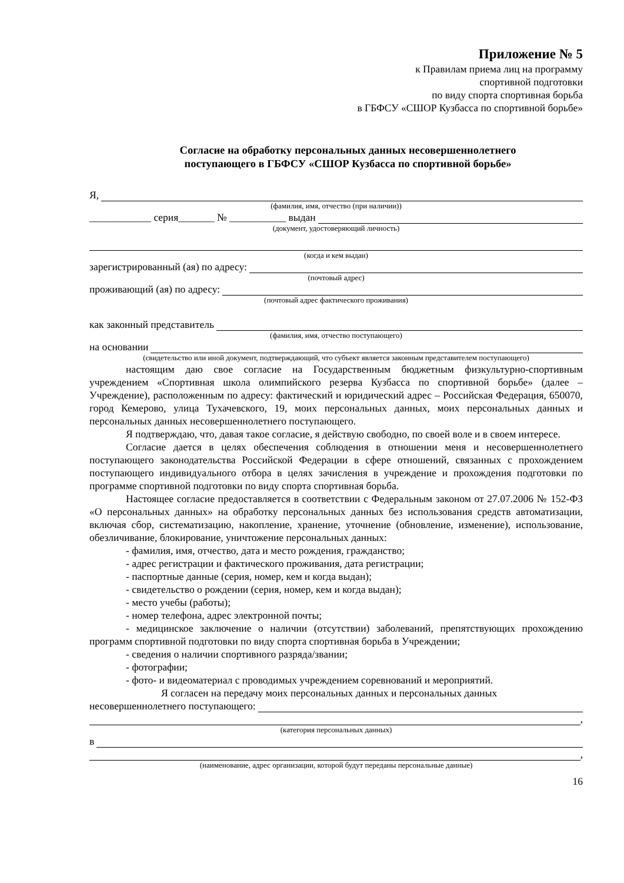Приложение № 5
к Правилам приема лиц на программу
спортивной подготовки
по виду спорта спортивная борьба
в ГБФСУ «СШОР Кузбасса по спортивной борьбе»
Согласие на обработку персональных данных несовершеннолетнего
поступающего в ГБФСУ «СШОР Кузбасса по спортивной борьбе»
Я,
(фамилия, имя, отчество (при наличии))
____________ серия_______ № ___________ выдан
(документ, удостоверяющий личность)
(когда и кем выдан)
зарегистрированный (ая) по адресу:
(почтовый адрес)
проживающий (ая) по адресу:
(почтовый адрес фактического проживания)
как законный представитель
(фамилия, имя, отчество поступающего)
на основании
(свидетельство или иной документ, подтверждающий, что субъект является законным представителем поступающего)
настоящим даю свое согласие на Государственным бюджетным физкультурно-спортивным учреждением «Спортивная школа олимпийского резерва Кузбасса по спортивной борьбе» (далее – Учреждение), расположенным по адресу: фактический и юридический адрес – Российская Федерация, 650070, город Кемерово, улица Тухачевского, 19, моих персональных данных, моих персональных данных и персональных данных несовершеннолетнего поступающего.
Я подтверждаю, что, давая такое согласие, я действую свободно, по своей воле и в своем интересе.
Согласие дается в целях обеспечения соблюдения в отношении меня и несовершеннолетнего поступающего законодательства Российской Федерации в сфере отношений, связанных с прохождением поступающего индивидуального отбора в целях зачисления в учреждение и прохождения подготовки по программе спортивной подготовки по виду спорта спортивная борьба.
Настоящее согласие предоставляется в соответствии с Федеральным законом от 27.07.2006 № 152-ФЗ «О персональных данных» на обработку персональных данных без использования средств автоматизации, включая сбор, систематизацию, накопление, хранение, уточнение (обновление, изменение), использование, обезличивание, блокирование, уничтожение персональных данных:
- фамилия, имя, отчество, дата и место рождения, гражданство;
- адрес регистрации и фактического проживания, дата регистрации;
- паспортные данные (серия, номер, кем и когда выдан);
- свидетельство о рождении (серия, номер, кем и когда выдан);
- место учебы (работы);
- номер телефона, адрес электронной почты;
- медицинское заключение о наличии (отсутствии) заболеваний, препятствующих прохождению программ спортивной подготовки по виду спорта спортивная борьба в Учреждении;
- сведения о наличии спортивного разряда/звании;
- фотографии;
- фото- и видеоматериал с проводимых учреждением соревнований и мероприятий.
Я согласен на передачу моих персональных данных и персональных данных
несовершеннолетнего поступающего:
,
(категория персональных данных)
в
,
(наименование, адрес организации, которой будут переданы персональные данные)
16